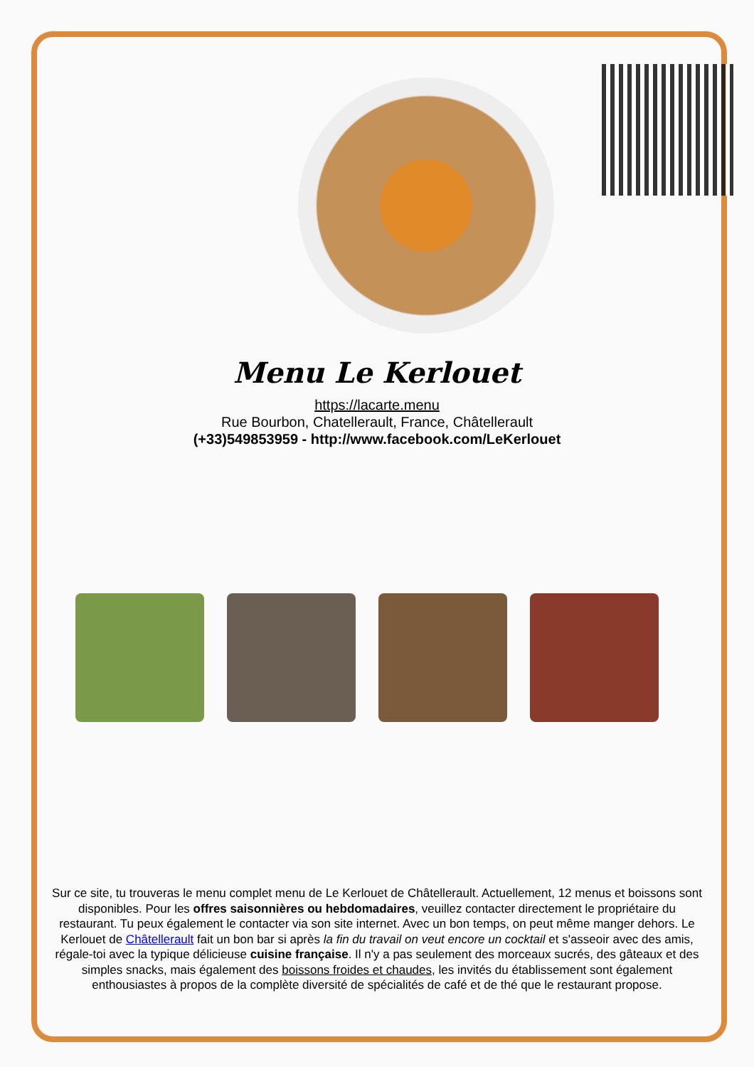Menu Le Kerlouet
https://lacarte.menu
Rue Bourbon, Chatellerault, France, Châtellerault
(+33)549853959 - http://www.facebook.com/LeKerlouet
Sur ce site, tu trouveras le menu complet menu de Le Kerlouet de Châtellerault. Actuellement, 12 menus et boissons sont disponibles. Pour les offres saisonnières ou hebdomadaires, veuillez contacter directement le propriétaire du restaurant. Tu peux également le contacter via son site internet. Avec un bon temps, on peut même manger dehors. Le Kerlouet de Châtellerault fait un bon bar si après la fin du travail on veut encore un cocktail et s'asseoir avec des amis, régale-toi avec la typique délicieuse cuisine française. Il n'y a pas seulement des morceaux sucrés, des gâteaux et des simples snacks, mais également des boissons froides et chaudes, les invités du établissement sont également enthousiastes à propos de la complète diversité de spécialités de café et de thé que le restaurant propose.